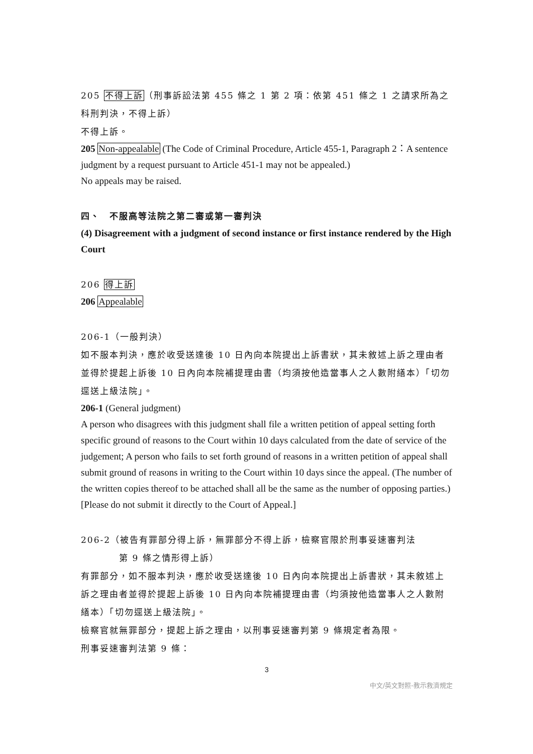205 不得上訴（刑事訴訟法第 455 條之 1 第 2 項：依第 451 條之 1 之請求所為之科刑判決，不得上訴）
不得上訴。
205 Non-appealable (The Code of Criminal Procedure, Article 455-1, Paragraph 2：A sentence judgment by a request pursuant to Article 451-1 may not be appealed.)
No appeals may be raised.
四、　不服高等法院之第二審或第一審判決
(4) Disagreement with a judgment of second instance or first instance rendered by the High Court
206 得上訴
206 Appealable
206-1（一般判決）
如不服本判決，應於收受送達後 10 日內向本院提出上訴書狀，其未敘述上訴之理由者並得於提起上訴後 10 日內向本院補提理由書（均須按他造當事人之人數附繕本）「切勿逕送上級法院」。
206-1 (General judgment)
A person who disagrees with this judgment shall file a written petition of appeal setting forth specific ground of reasons to the Court within 10 days calculated from the date of service of the judgement; A person who fails to set forth ground of reasons in a written petition of appeal shall submit ground of reasons in writing to the Court within 10 days since the appeal. (The number of the written copies thereof to be attached shall all be the same as the number of opposing parties.)[Please do not submit it directly to the Court of Appeal.]
206-2（被告有罪部分得上訴，無罪部分不得上訴，檢察官限於刑事妥速審判法
第 9 條之情形得上訴）
有罪部分，如不服本判決，應於收受送達後 10 日內向本院提出上訴書狀，其未敘述上訴之理由者並得於提起上訴後 10 日內向本院補提理由書（均須按他造當事人之人數附繕本）「切勿逕送上級法院」。
檢察官就無罪部分，提起上訴之理由，以刑事妥速審判第 9 條規定者為限。
刑事妥速審判法第 9 條：
3
中文/英文對照-教示救濟規定